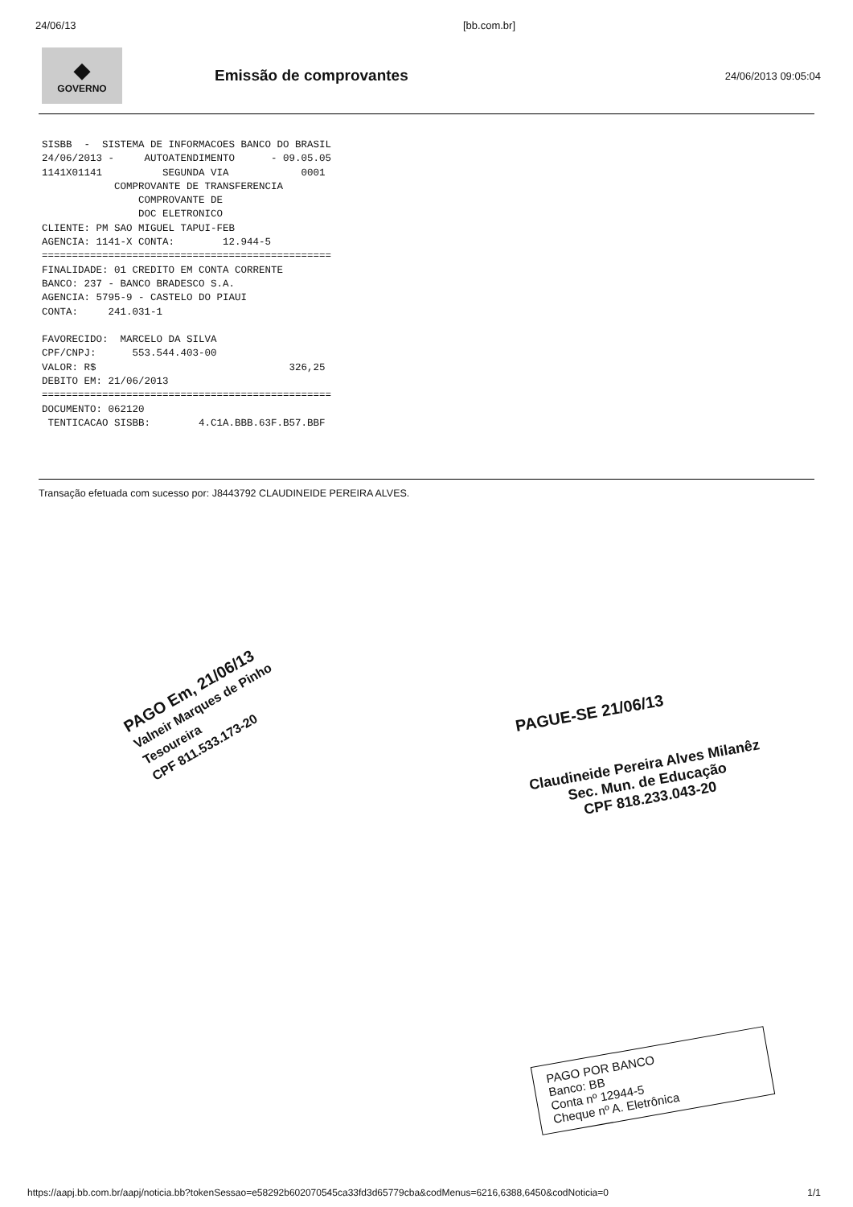24/06/13 [bb.com.br]
◆
GOVERNO
Emissão de comprovantes
24/06/2013 09:05:04
SISBB  -  SISTEMA DE INFORMACOES BANCO DO BRASIL
24/06/2013 -     AUTOATENDIMENTO      - 09.05.05
1141X01141          SEGUNDA VIA            0001
            COMPROVANTE DE TRANSFERENCIA
                COMPROVANTE DE
                DOC ELETRONICO
CLIENTE: PM SAO MIGUEL TAPUI-FEB
AGENCIA: 1141-X CONTA:        12.944-5
================================================
FINALIDADE: 01 CREDITO EM CONTA CORRENTE
BANCO: 237 - BANCO BRADESCO S.A.
AGENCIA: 5795-9 - CASTELO DO PIAUI
CONTA:     241.031-1

FAVORECIDO:  MARCELO DA SILVA
CPF/CNPJ:      553.544.403-00
VALOR: R$                                326,25
DEBITO EM: 21/06/2013
================================================
DOCUMENTO: 062120
 TENTICACAO SISBB:        4.C1A.BBB.63F.B57.BBF
Transação efetuada com sucesso por: J8443792 CLAUDINEIDE PEREIRA ALVES.
PAGO Em, 21/06/13
Valneir Marques de Pinho
Tesoureira
CPF 811.533.173-20
PAGUE-SE 21/06/13
Claudineide Pereira Alves Milanêz
Sec. Mun. de Educação
CPF 818.233.043-20
PAGO POR BANCO
Banco: BB
Conta nº 12944-5
Cheque nº A. Eletrônica
https://aapj.bb.com.br/aapj/noticia.bb?tokenSessao=e58292b602070545ca33fd3d65779cba&codMenus=6216,6388,6450&codNoticia=0 1/1